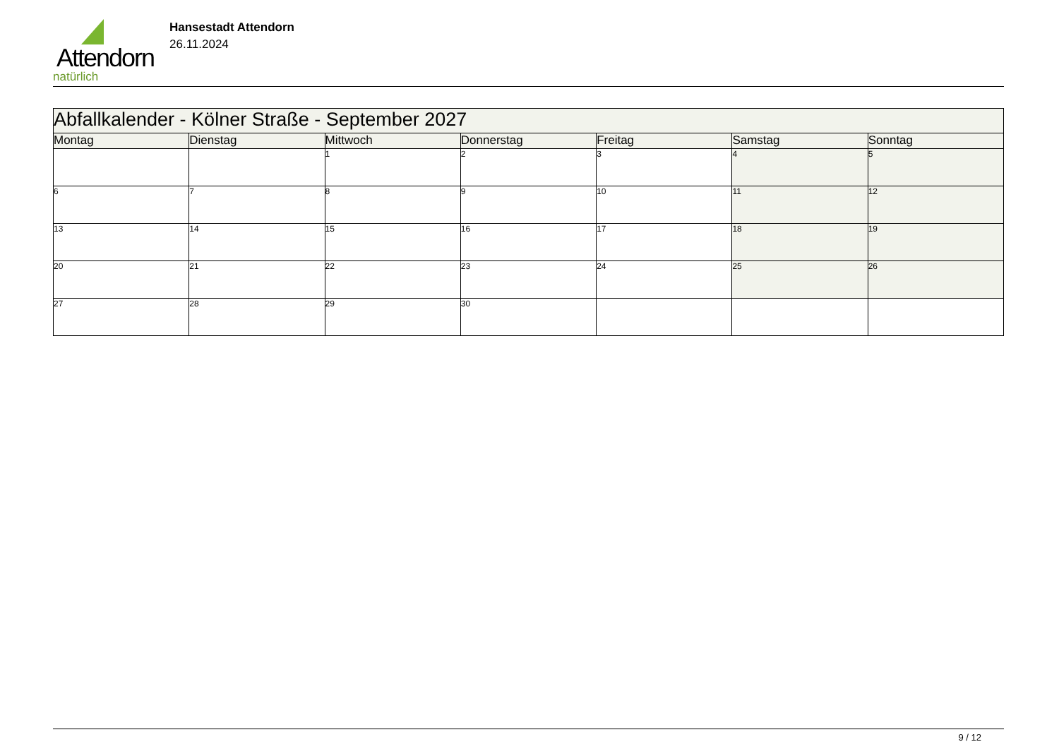Attendorn
natürlich
Hansestadt Attendorn
26.11.2024
| Abfallkalender - Kölner Straße - September 2027 | | | | | | |
| --- | --- | --- | --- | --- | --- | --- |
| Montag | Dienstag | Mittwoch | Donnerstag | Freitag | Samstag | Sonntag |
| | | 1 | 2 | 3 | 4 | 5 |
| 6 | 7 | 8 | 9 | 10 | 11 | 12 |
| 13 | 14 | 15 | 16 | 17 | 18 | 19 |
| 20 | 21 | 22 | 23 | 24 | 25 | 26 |
| 27 | 28 | 29 | 30 | | | |
9 / 12